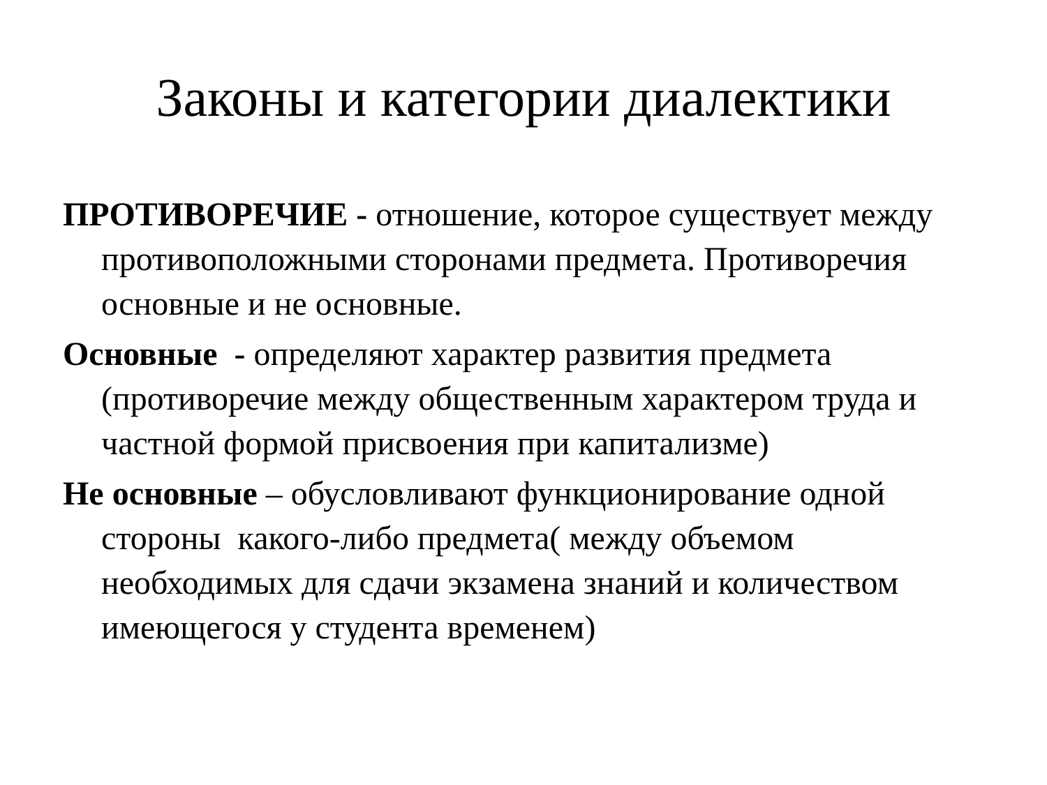Законы и категории диалектики
ПРОТИВОРЕЧИЕ - отношение, которое существует между противоположными сторонами предмета. Противоречия основные и не основные.
Основные - определяют характер развития предмета (противоречие между общественным характером труда и частной формой присвоения при капитализме)
Не основные – обусловливают функционирование одной стороны какого-либо предмета( между объемом необходимых для сдачи экзамена знаний и количеством имеющегося у студента временем)